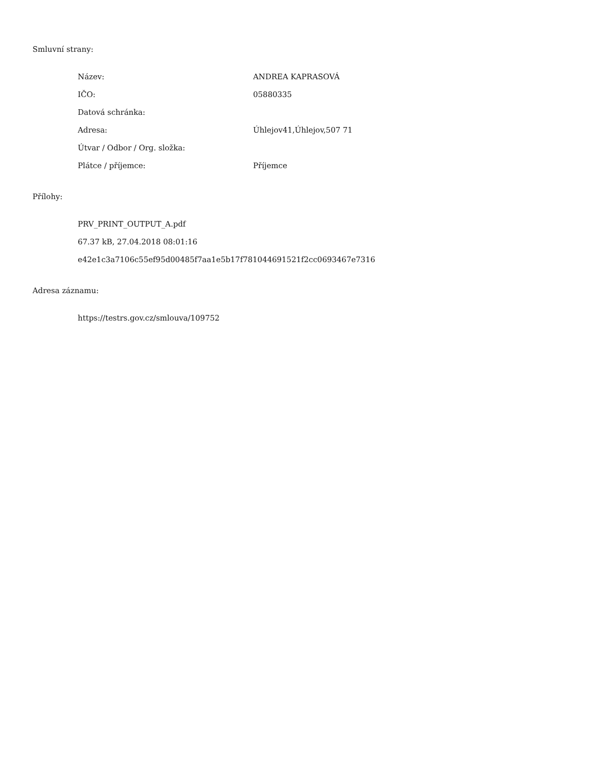Smluvní strany:
| Název: | ANDREA KAPRASOVÁ |
| IČO: | 05880335 |
| Datová schránka: | |
| Adresa: | Úhlejov41,Úhlejov,507 71 |
| Útvar / Odbor / Org. složka: | |
| Plátce / příjemce: | Příjemce |
Přílohy:
PRV_PRINT_OUTPUT_A.pdf
67.37 kB, 27.04.2018 08:01:16
e42e1c3a7106c55ef95d00485f7aa1e5b17f781044691521f2cc0693467e7316
Adresa záznamu:
https://testrs.gov.cz/smlouva/109752